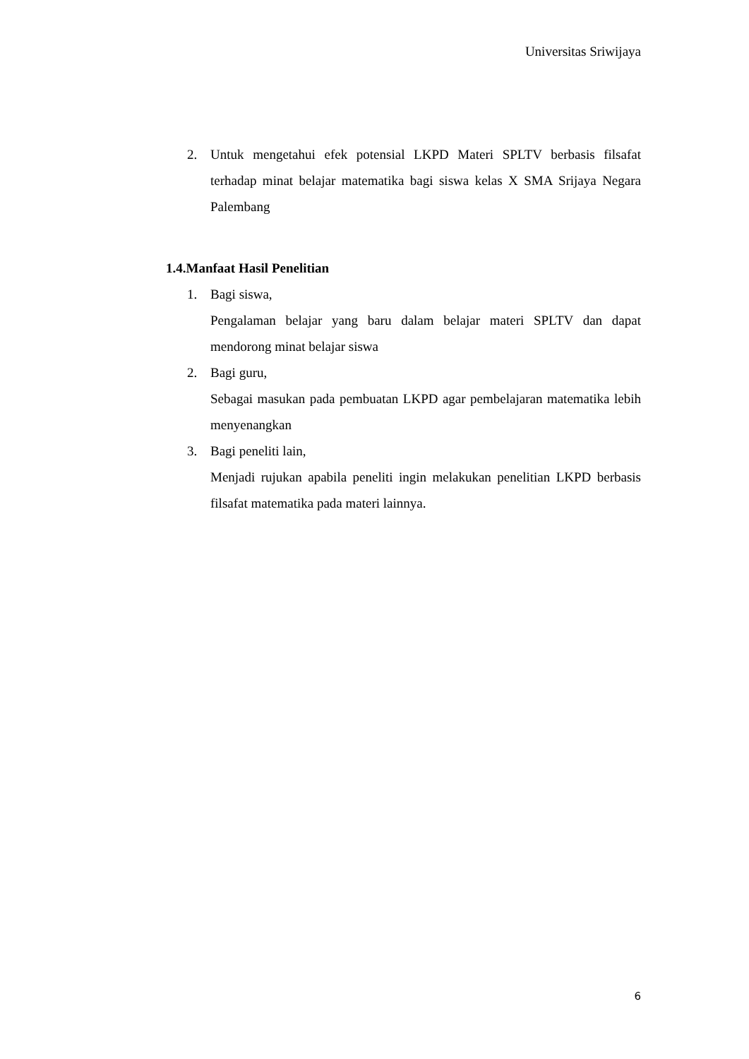Universitas Sriwijaya
2. Untuk mengetahui efek potensial LKPD Materi SPLTV berbasis filsafat terhadap minat belajar matematika bagi siswa kelas X SMA Srijaya Negara Palembang
1.4.Manfaat Hasil Penelitian
1. Bagi siswa,
Pengalaman belajar yang baru dalam belajar materi SPLTV dan dapat mendorong minat belajar siswa
2. Bagi guru,
Sebagai masukan pada pembuatan LKPD agar pembelajaran matematika lebih menyenangkan
3. Bagi peneliti lain,
Menjadi rujukan apabila peneliti ingin melakukan penelitian LKPD berbasis filsafat matematika pada materi lainnya.
6